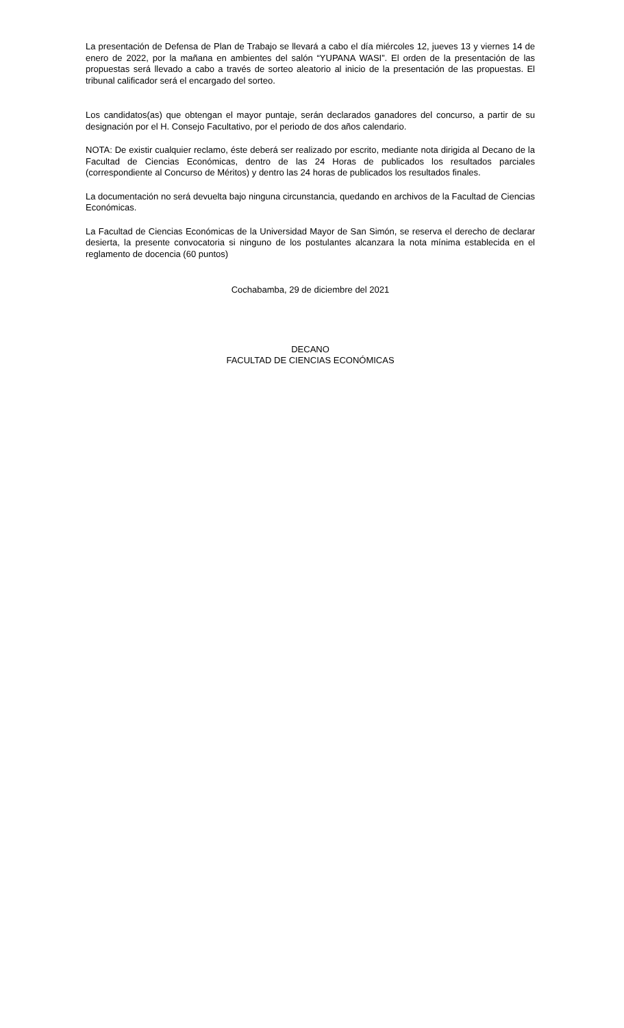La presentación de Defensa de Plan de Trabajo se llevará a cabo el día miércoles 12, jueves 13 y viernes 14 de enero de 2022, por la mañana en ambientes del salón “YUPANA WASI”. El orden de la presentación de las propuestas será llevado a cabo a través de sorteo aleatorio al inicio de la presentación de las propuestas. El tribunal calificador será el encargado del sorteo.
Los candidatos(as) que obtengan el mayor puntaje, serán declarados ganadores del concurso, a partir de su designación por el H. Consejo Facultativo, por el periodo de dos años calendario.
NOTA: De existir cualquier reclamo, éste deberá ser realizado por escrito, mediante nota dirigida al Decano de la Facultad de Ciencias Económicas, dentro de las 24 Horas de publicados los resultados parciales (correspondiente al Concurso de Méritos) y dentro las 24 horas de publicados los resultados finales.
La documentación no será devuelta bajo ninguna circunstancia, quedando en archivos de la Facultad de Ciencias Económicas.
La Facultad de Ciencias Económicas de la Universidad Mayor de San Simón, se reserva el derecho de declarar desierta, la presente convocatoria si ninguno de los postulantes alcanzara la nota mínima establecida en el reglamento de docencia (60 puntos)
Cochabamba, 29 de diciembre del 2021
DECANO
FACULTAD DE CIENCIAS ECONÓMICAS